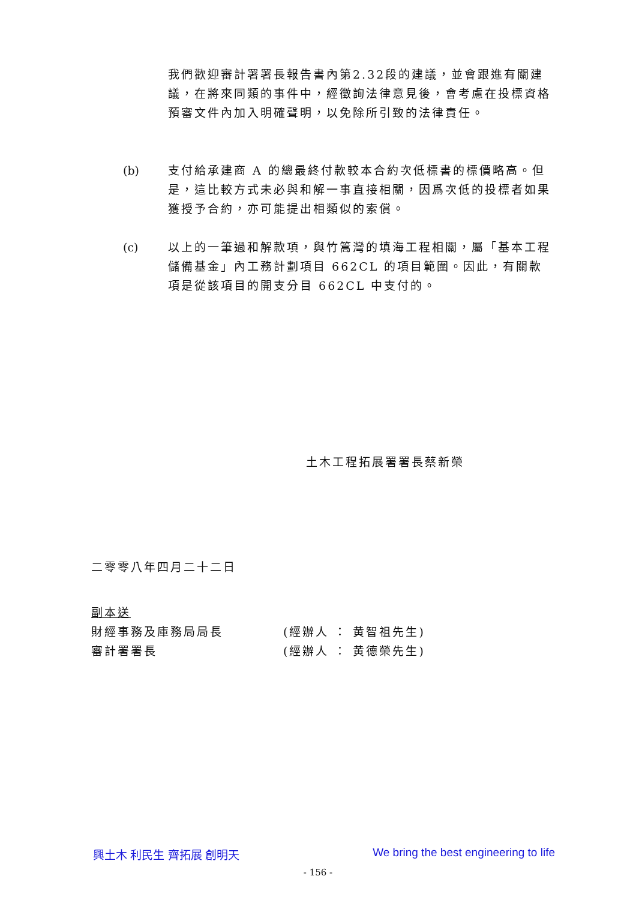我們歡迎審計署署長報告書內第2.32段的建議，並會跟進有關建議，在將來同類的事件中，經徵詢法律意見後，會考慮在投標資格預審文件內加入明確聲明，以免除所引致的法律責任。
(b) 支付給承建商 A 的總最終付款較本合約次低標書的標價略高。但是，這比較方式未必與和解一事直接相關，因爲次低的投標者如果獲授予合約，亦可能提出相類似的索償。
(c) 以上的一筆過和解款項，與竹篙灣的填海工程相關，屬「基本工程儲備基金」內工務計劃項目 662CL 的項目範圍。因此，有關款項是從該項目的開支分目 662CL 中支付的。
土木工程拓展署署長蔡新榮
二零零八年四月二十二日
副本送
財經事務及庫務局局長 (經辦人 ： 黄智祖先生)
審計署署長 (經辦人 ： 黄德榮先生)
興土木 利民生 齊拓展 創明天 We bring the best engineering to life
- 156 -